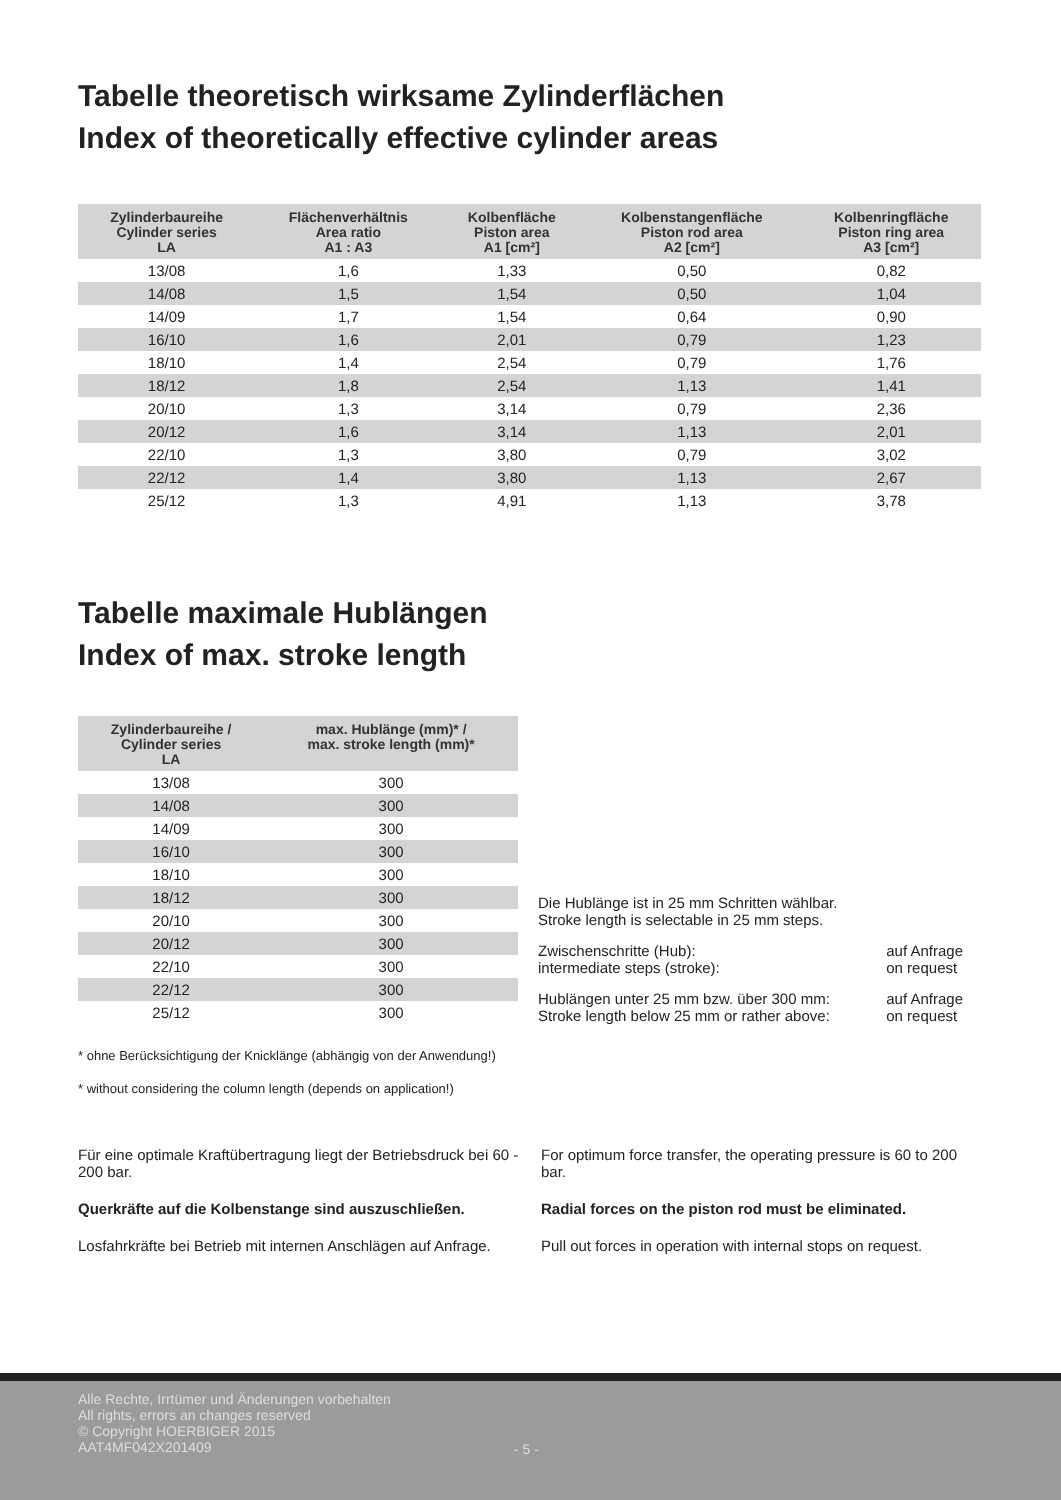Tabelle theoretisch wirksame Zylinderflächen
Index of theoretically effective cylinder areas
| Zylinderbaureihe Cylinder series LA | Flächenverhältnis Area ratio A1 : A3 | Kolbenfläche Piston area A1 [cm²] | Kolbenstangenfläche Piston rod area A2 [cm²] | Kolbenringfläche Piston ring area A3 [cm²] |
| --- | --- | --- | --- | --- |
| 13/08 | 1,6 | 1,33 | 0,50 | 0,82 |
| 14/08 | 1,5 | 1,54 | 0,50 | 1,04 |
| 14/09 | 1,7 | 1,54 | 0,64 | 0,90 |
| 16/10 | 1,6 | 2,01 | 0,79 | 1,23 |
| 18/10 | 1,4 | 2,54 | 0,79 | 1,76 |
| 18/12 | 1,8 | 2,54 | 1,13 | 1,41 |
| 20/10 | 1,3 | 3,14 | 0,79 | 2,36 |
| 20/12 | 1,6 | 3,14 | 1,13 | 2,01 |
| 22/10 | 1,3 | 3,80 | 0,79 | 3,02 |
| 22/12 | 1,4 | 3,80 | 1,13 | 2,67 |
| 25/12 | 1,3 | 4,91 | 1,13 | 3,78 |
Tabelle maximale Hublängen
Index of max. stroke length
| Zylinderbaureihe / Cylinder series LA | max. Hublänge (mm)* / max. stroke length (mm)* |
| --- | --- |
| 13/08 | 300 |
| 14/08 | 300 |
| 14/09 | 300 |
| 16/10 | 300 |
| 18/10 | 300 |
| 18/12 | 300 |
| 20/10 | 300 |
| 20/12 | 300 |
| 22/10 | 300 |
| 22/12 | 300 |
| 25/12 | 300 |
Die Hublänge ist in 25 mm Schritten wählbar.
Stroke length is selectable in 25 mm steps.
Zwischenschritte (Hub):
intermediate steps (stroke): auf Anfrage
on request
Hublängen unter 25 mm bzw. über 300 mm:
Stroke length below 25 mm or rather above: auf Anfrage
on request
* ohne Berücksichtigung der Knicklänge (abhängig von der Anwendung!)
* without considering the column length (depends on application!)
Für eine optimale Kraftübertragung liegt der Betriebsdruck bei 60 - 200 bar.
Querkräfte auf die Kolbenstange sind auszuschließen.
Losfahrkräfte bei Betrieb mit internen Anschlägen auf Anfrage.
For optimum force transfer, the operating pressure is 60 to 200 bar.
Radial forces on the piston rod must be eliminated.
Pull out forces in operation with internal stops on request.
Alle Rechte, Irrtümer und Änderungen vorbehalten
All rights, errors an changes reserved
© Copyright HOERBIGER 2015
AAT4MF042X201409
- 5 -